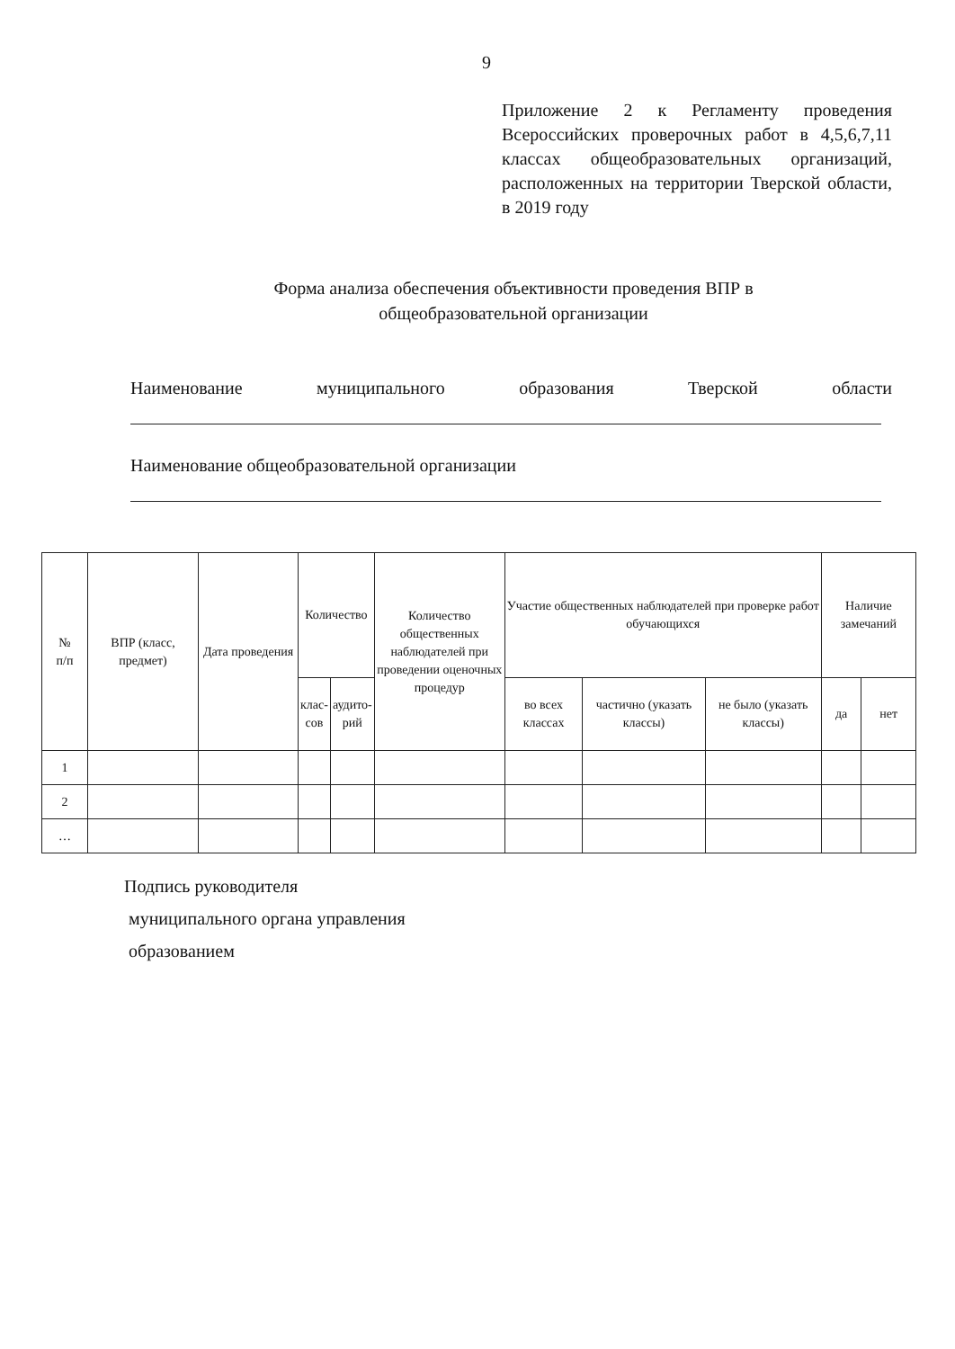9
Приложение 2 к Регламенту проведения Всероссийских проверочных работ в 4,5,6,7,11 классах общеобразовательных организаций, расположенных на территории Тверской области, в 2019 году
Форма анализа обеспечения объективности проведения ВПР в
общеобразовательной организации
Наименование муниципального образования Тверской области
Наименование общеобразовательной организации
| № п/п | ВПР (класс, предмет) | Дата проведения | Количество | | Количество общественных наблюдателей при проведении оценочных процедур | Участие общественных наблюдателей при проверке работ обучающихся | | | Наличие замечаний | |
| --- | --- | --- | --- | --- | --- | --- | --- | --- | --- | --- |
| | | | клас- сов | аудито- рий | | во всех классах | частично (указать классы) | не было (указать классы) | да | нет |
| 1 | | | | | | | | | | |
| 2 | | | | | | | | | | |
| … | | | | | | | | | | |
Подпись руководителя
муниципального органа управления
образованием